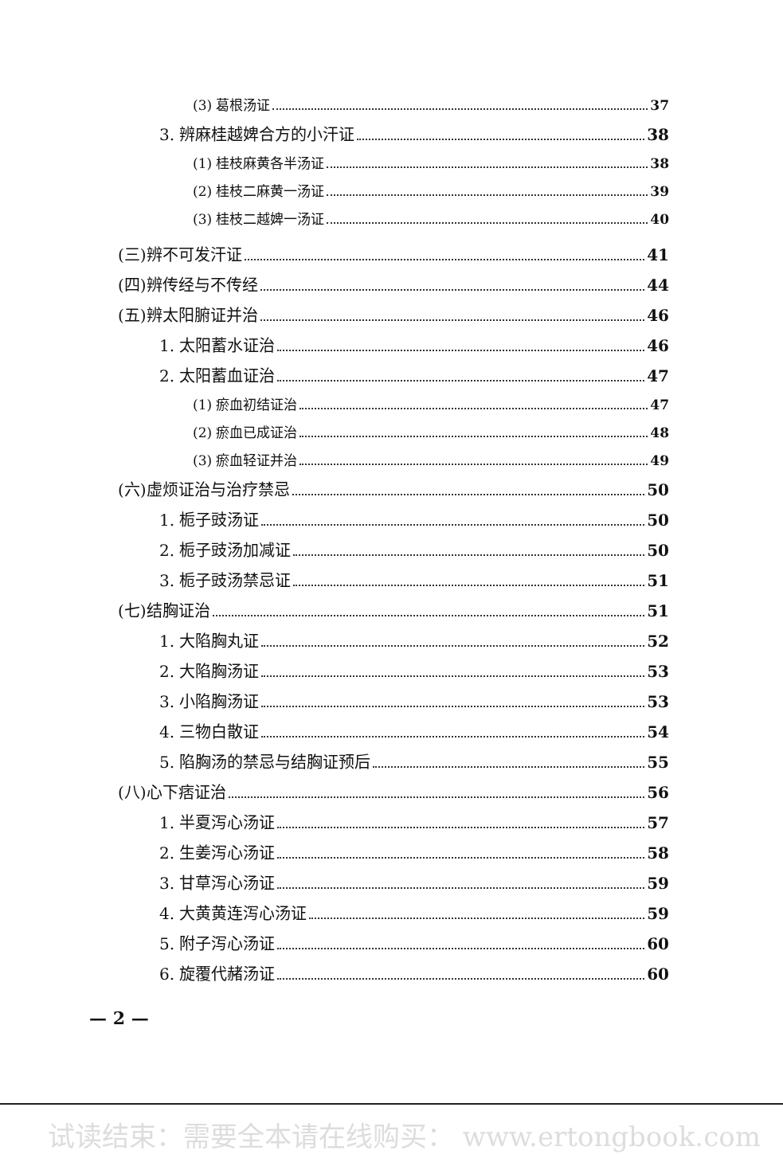(3) 葛根汤证 37
3. 辨麻桂越婢合方的小汗证 38
(1) 桂枝麻黄各半汤证 38
(2) 桂枝二麻黄一汤证 39
(3) 桂枝二越婢一汤证 40
(三)辨不可发汗证 41
(四)辨传经与不传经 44
(五)辨太阳腑证并治 46
1. 太阳蓄水证治 46
2. 太阳蓄血证治 47
(1) 瘀血初结证治 47
(2) 瘀血已成证治 48
(3) 瘀血轻证并治 49
(六)虚烦证治与治疗禁忌 50
1. 栀子豉汤证 50
2. 栀子豉汤加减证 50
3. 栀子豉汤禁忌证 51
(七)结胸证治 51
1. 大陷胸丸证 52
2. 大陷胸汤证 53
3. 小陷胸汤证 53
4. 三物白散证 54
5. 陷胸汤的禁忌与结胸证预后 55
(八)心下痞证治 56
1. 半夏泻心汤证 57
2. 生姜泻心汤证 58
3. 甘草泻心汤证 59
4. 大黄黄连泻心汤证 59
5. 附子泻心汤证 60
6. 旋覆代赭汤证 60
— 2 —
试读结束：需要全本请在线购买： www.ertongbook.com